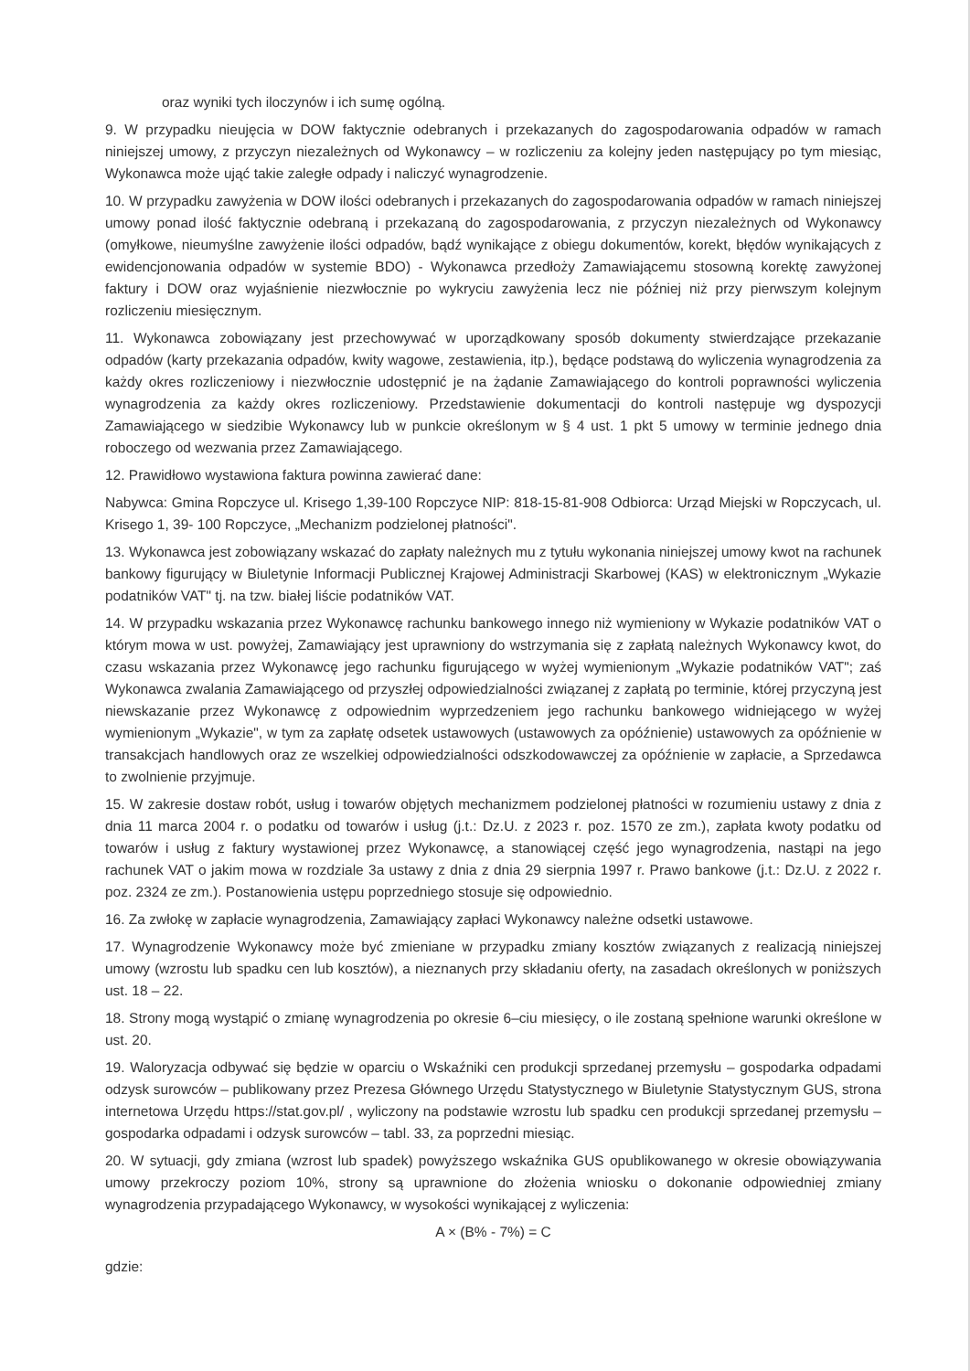oraz wyniki tych iloczynów i ich sumę ogólną.
9. W przypadku nieujęcia w DOW faktycznie odebranych i przekazanych do zagospodarowania odpadów w ramach niniejszej umowy, z przyczyn niezależnych od Wykonawcy – w rozliczeniu za kolejny jeden następujący po tym miesiąc, Wykonawca może ująć takie zaległe odpady i naliczyć wynagrodzenie.
10. W przypadku zawyżenia w DOW ilości odebranych i przekazanych do zagospodarowania odpadów w ramach niniejszej umowy ponad ilość faktycznie odebraną i przekazaną do zagospodarowania, z przyczyn niezależnych od Wykonawcy (omyłkowe, nieumyślne zawyżenie ilości odpadów, bądź wynikające z obiegu dokumentów, korekt, błędów wynikających z ewidencjonowania odpadów w systemie BDO) - Wykonawca przedłoży Zamawiającemu stosowną korektę zawyżonej faktury i DOW oraz wyjaśnienie niezwłocznie po wykryciu zawyżenia lecz nie później niż przy pierwszym kolejnym rozliczeniu miesięcznym.
11. Wykonawca zobowiązany jest przechowywać w uporządkowany sposób dokumenty stwierdzające przekazanie odpadów (karty przekazania odpadów, kwity wagowe, zestawienia, itp.), będące podstawą do wyliczenia wynagrodzenia za każdy okres rozliczeniowy i niezwłocznie udostępnić je na żądanie Zamawiającego do kontroli poprawności wyliczenia wynagrodzenia za każdy okres rozliczeniowy. Przedstawienie dokumentacji do kontroli następuje wg dyspozycji Zamawiającego w siedzibie Wykonawcy lub w punkcie określonym w § 4 ust. 1 pkt 5 umowy w terminie jednego dnia roboczego od wezwania przez Zamawiającego.
12. Prawidłowo wystawiona faktura powinna zawierać dane:
Nabywca: Gmina Ropczyce ul. Krisego 1,39-100 Ropczyce NIP: 818-15-81-908 Odbiorca: Urząd Miejski w Ropczycach, ul. Krisego 1, 39- 100 Ropczyce, „Mechanizm podzielonej płatności".
13. Wykonawca jest zobowiązany wskazać do zapłaty należnych mu z tytułu wykonania niniejszej umowy kwot na rachunek bankowy figurujący w Biuletynie Informacji Publicznej Krajowej Administracji Skarbowej (KAS) w elektronicznym „Wykazie podatników VAT" tj. na tzw. białej liście podatników VAT.
14. W przypadku wskazania przez Wykonawcę rachunku bankowego innego niż wymieniony w Wykazie podatników VAT o którym mowa w ust. powyżej, Zamawiający jest uprawniony do wstrzymania się z zapłatą należnych Wykonawcy kwot, do czasu wskazania przez Wykonawcę jego rachunku figurującego w wyżej wymienionym „Wykazie podatników VAT"; zaś Wykonawca zwalania Zamawiającego od przyszłej odpowiedzialności związanej z zapłatą po terminie, której przyczyną jest niewskazanie przez Wykonawcę z odpowiednim wyprzedzeniem jego rachunku bankowego widniejącego w wyżej wymienionym „Wykazie", w tym za zapłatę odsetek ustawowych (ustawowych za opóźnienie) ustawowych za opóźnienie w transakcjach handlowych oraz ze wszelkiej odpowiedzialności odszkodowawczej za opóźnienie w zapłacie, a Sprzedawca to zwolnienie przyjmuje.
15. W zakresie dostaw robót, usług i towarów objętych mechanizmem podzielonej płatności w rozumieniu ustawy z dnia z dnia 11 marca 2004 r. o podatku od towarów i usług (j.t.: Dz.U. z 2023 r. poz. 1570 ze zm.), zapłata kwoty podatku od towarów i usług z faktury wystawionej przez Wykonawcę, a stanowiącej część jego wynagrodzenia, nastąpi na jego rachunek VAT o jakim mowa w rozdziale 3a ustawy z dnia z dnia 29 sierpnia 1997 r. Prawo bankowe (j.t.: Dz.U. z 2022 r. poz. 2324 ze zm.). Postanowienia ustępu poprzedniego stosuje się odpowiednio.
16. Za zwłokę w zapłacie wynagrodzenia, Zamawiający zapłaci Wykonawcy należne odsetki ustawowe.
17. Wynagrodzenie Wykonawcy może być zmieniane w przypadku zmiany kosztów związanych z realizacją niniejszej umowy (wzrostu lub spadku cen lub kosztów), a nieznanych przy składaniu oferty, na zasadach określonych w poniższych ust. 18 – 22.
18. Strony mogą wystąpić o zmianę wynagrodzenia po okresie 6–ciu miesięcy, o ile zostaną spełnione warunki określone w ust. 20.
19. Waloryzacja odbywać się będzie w oparciu o Wskaźniki cen produkcji sprzedanej przemysłu – gospodarka odpadami odzysk surowców – publikowany przez Prezesa Głównego Urzędu Statystycznego w Biuletynie Statystycznym GUS, strona internetowa Urzędu https://stat.gov.pl/ , wyliczony na podstawie wzrostu lub spadku cen produkcji sprzedanej przemysłu – gospodarka odpadami i odzysk surowców – tabl. 33, za poprzedni miesiąc.
20. W sytuacji, gdy zmiana (wzrost lub spadek) powyższego wskaźnika GUS opublikowanego w okresie obowiązywania umowy przekroczy poziom 10%, strony są uprawnione do złożenia wniosku o dokonanie odpowiedniej zmiany wynagrodzenia przypadającego Wykonawcy, w wysokości wynikającej z wyliczenia:
A × (B% - 7%) = C
gdzie: